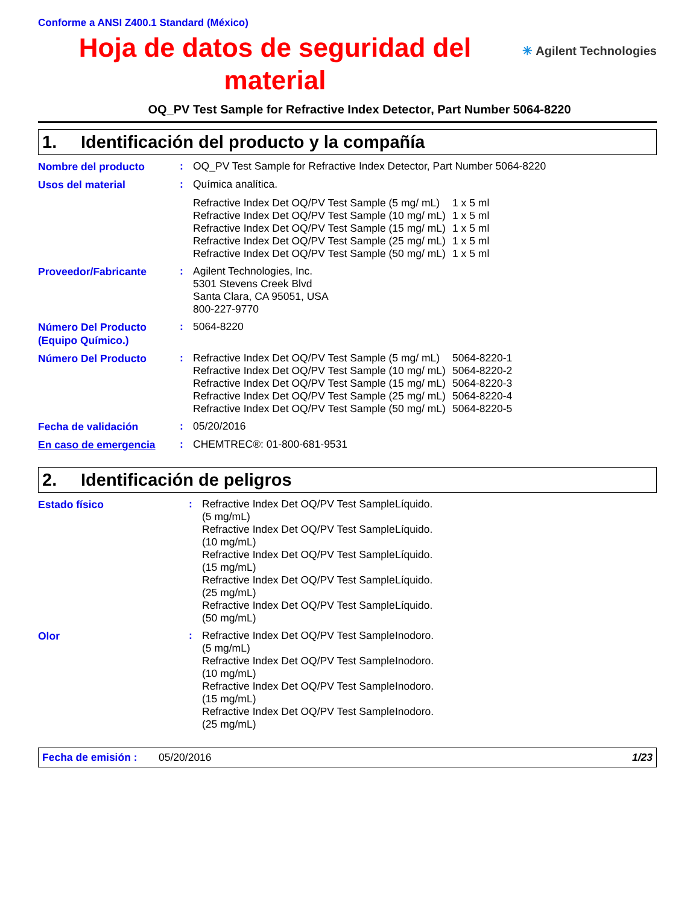Conforme a ANSI Z400.1 Standard (México)
Hoja de datos de seguridad del material
✳ Agilent Technologies
OQ_PV Test Sample for Refractive Index Detector, Part Number 5064-8220
1. Identificación del producto y la compañía
| Nombre del producto | : | OQ_PV Test Sample for Refractive Index Detector, Part Number 5064-8220 |
| Usos del material | : | Química analítica. / Refractive Index Det OQ/PV Test Sample (5 mg/ mL) / 1 x 5 ml / / Refractive Index Det OQ/PV Test Sample (10 mg/ mL) / 1 x 5 ml / / Refractive Index Det OQ/PV Test Sample (15 mg/ mL) / 1 x 5 ml / / Refractive Index Det OQ/PV Test Sample (25 mg/ mL) / 1 x 5 ml / / Refractive Index Det OQ/PV Test Sample (50 mg/ mL) / 1 x 5 ml / |
| Proveedor/Fabricante | : | Agilent Technologies, Inc. 5301 Stevens Creek Blvd Santa Clara, CA 95051, USA 800-227-9770 |
| Número Del Producto (Equipo Químico.) | : | 5064-8220 |
| Número Del Producto | : | / Refractive Index Det OQ/PV Test Sample (5 mg/ mL) / 5064-8220-1 / / Refractive Index Det OQ/PV Test Sample (10 mg/ mL) / 5064-8220-2 / / Refractive Index Det OQ/PV Test Sample (15 mg/ mL) / 5064-8220-3 / / Refractive Index Det OQ/PV Test Sample (25 mg/ mL) / 5064-8220-4 / / Refractive Index Det OQ/PV Test Sample (50 mg/ mL) / 5064-8220-5 / |
| Fecha de validación | : | 05/20/2016 |
| En caso de emergencia | : | CHEMTREC®: 01-800-681-9531 |
2. Identificación de peligros
| Estado físico | : | / Refractive Index Det OQ/PV Test Sample (5 mg/mL) / Líquido. / / Refractive Index Det OQ/PV Test Sample (10 mg/mL) / Líquido. / / Refractive Index Det OQ/PV Test Sample (15 mg/mL) / Líquido. / / Refractive Index Det OQ/PV Test Sample (25 mg/mL) / Líquido. / / Refractive Index Det OQ/PV Test Sample (50 mg/mL) / Líquido. / |
| Olor | : | / Refractive Index Det OQ/PV Test Sample (5 mg/mL) / Inodoro. / / Refractive Index Det OQ/PV Test Sample (10 mg/mL) / Inodoro. / / Refractive Index Det OQ/PV Test Sample (15 mg/mL) / Inodoro. / / Refractive Index Det OQ/PV Test Sample (25 mg/mL) / Inodoro. / |
Fecha de emisión : 05/20/2016 1/23